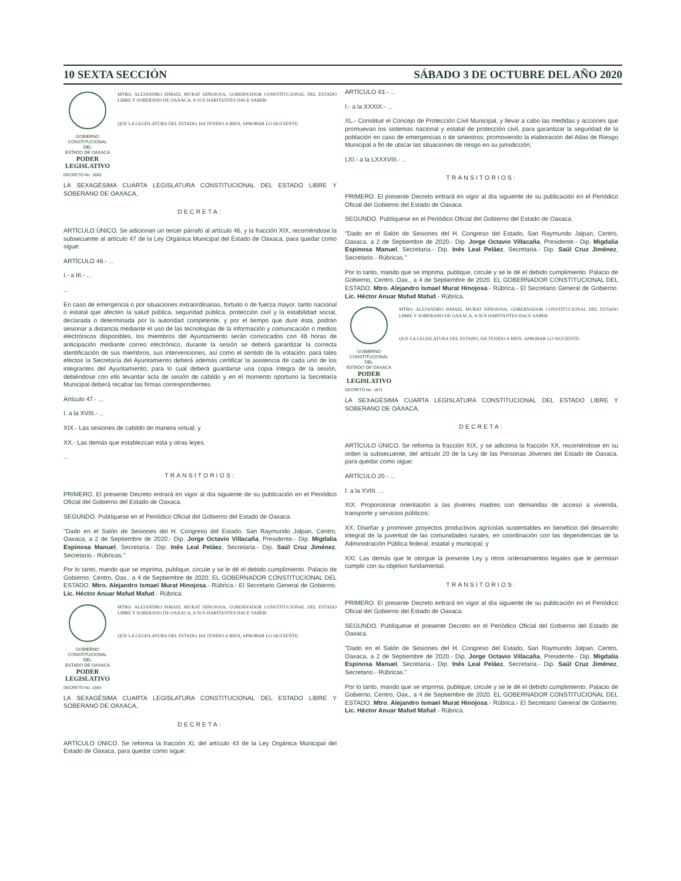10 SEXTA SECCIÓN SÁBADO 3 DE OCTUBRE DEL AÑO 2020
GOBIERNO CONSTITUCIONAL
DEL
ESTADO DE OAXACA
PODER LEGISLATIVO
MTRO. ALEJANDRO ISMAEL MURAT HINOJOSA, GOBERNADOR CONSTITUCIONAL DEL ESTADO LIBRE Y SOBERANO DE OAXACA, A SUS HABITANTES HACE SABER:
QUE LA LEGISLATURA DEL ESTADO, HA TENIDO A BIEN, APROBAR LO SIGUIENTE:
DECRETO No. 1663
LA SEXAGÉSIMA CUARTA LEGISLATURA CONSTITUCIONAL DEL ESTADO LIBRE Y SOBERANO DE OAXACA,
DECRETA:
ARTÍCULO ÚNICO. Se adicionan un tercer párrafo al artículo 46, y la fracción XIX, recorriéndose la subsecuente al artículo 47 de la Ley Orgánica Municipal del Estado de Oaxaca, para quedar como sigue:
ARTÍCULO 46.- ...
I.- a III.- ...
...
En caso de emergencia o por situaciones extraordinarias, fortuito o de fuerza mayor, tanto nacional o estatal que afecten la salud pública, seguridad pública, protección civil y la estabilidad social, declarada o determinada por la autoridad competente, y por el tiempo que dure ésta, podrán sesionar a distancia mediante el uso de las tecnologías de la información y comunicación o medios electrónicos disponibles, los miembros del Ayuntamiento serán convocados con 48 horas de anticipación mediante correo electrónico, durante la sesión se deberá garantizar la correcta identificación de sus miembros, sus intervenciones, así como el sentido de la votación, para tales efectos la Secretaría del Ayuntamiento deberá además certificar la asistencia de cada uno de los integrantes del Ayuntamiento; para lo cual deberá guardarse una copia íntegra de la sesión, debiéndose con ello levantar acta de sesión de cabildo y en el momento oportuno la Secretaría Municipal deberá recabar las firmas correspondientes.
Artículo 47.- ...
I. a la XVIII.- ...
XIX.- Las sesiones de cabildo de manera virtual; y
XX.- Las demás que establezcan esta y otras leyes.
...
TRANSITORIOS:
PRIMERO. El presente Decreto entrará en vigor al día siguiente de su publicación en el Periódico Oficial del Gobierno del Estado de Oaxaca.
SEGUNDO. Publíquese en el Periódico Oficial del Gobierno del Estado de Oaxaca.
"Dado en el Salón de Sesiones del H. Congreso del Estado, San Raymundo Jalpan, Centro, Oaxaca, a 2 de Septiembre de 2020.- Dip. Jorge Octavio Villacaña, Presidente.- Dip. Migdalia Espinosa Manuel, Secretaria.- Dip. Inés Leal Peláez, Secretaria.- Dip. Saúl Cruz Jiménez, Secretario.- Rúbricas."
Por lo tanto, mando que se imprima, publique, circule y se le dé el debido cumplimiento. Palacio de Gobierno, Centro, Oax., a 4 de Septiembre de 2020. EL GOBERNADOR CONSTITUCIONAL DEL ESTADO. Mtro. Alejandro Ismael Murat Hinojosa.- Rúbrica.- El Secretario General de Gobierno. Lic. Héctor Anuar Mafud Mafud.- Rúbrica.
GOBIERNO CONSTITUCIONAL
DEL
ESTADO DE OAXACA
PODER LEGISLATIVO
MTRO. ALEJANDRO ISMAEL MURAT HINOJOSA, GOBERNADOR CONSTITUCIONAL DEL ESTADO LIBRE Y SOBERANO DE OAXACA, A SUS HABITANTES HACE SABER:
QUE LA LEGISLATURA DEL ESTADO, HA TENIDO A BIEN, APROBAR LO SIGUIENTE:
DECRETO No. 1664
LA SEXAGÉSIMA CUARTA LEGISLATURA CONSTITUCIONAL DEL ESTADO LIBRE Y SOBERANO DE OAXACA,
DECRETA:
ARTÍCULO ÚNICO. Se reforma la fracción XL del artículo 43 de la Ley Orgánica Municipal del Estado de Oaxaca, para quedar como sigue:
ARTÍCULO 43.- ...
I.- a la XXXIX.- ...
XL.- Constituir el Concejo de Protección Civil Municipal, y llevar a cabo las medidas y acciones que promuevan los sistemas nacional y estatal de protección civil, para garantizar la seguridad de la población en caso de emergencias o de siniestros; promoviendo la elaboración del Atlas de Riesgo Municipal a fin de ubicar las situaciones de riesgo en su jurisdicción;
LXI.- a la LXXXVIII.- ...
TRANSITORIOS:
PRIMERO. El presente Decreto entrará en vigor al día siguiente de su publicación en el Periódico Oficial del Gobierno del Estado de Oaxaca.
SEGUNDO. Publíquese en el Periódico Oficial del Gobierno del Estado de Oaxaca.
"Dado en el Salón de Sesiones del H. Congreso del Estado, San Raymundo Jalpan, Centro, Oaxaca, a 2 de Septiembre de 2020.- Dip. Jorge Octavio Villacaña, Presidente.- Dip. Migdalia Espinosa Manuel, Secretaria.- Dip. Inés Leal Peláez, Secretaria.- Dip. Saúl Cruz Jiménez, Secretario.- Rúbricas."
Por lo tanto, mando que se imprima, publique, circule y se le dé el debido cumplimiento. Palacio de Gobierno, Centro, Oax., a 4 de Septiembre de 2020. EL GOBERNADOR CONSTITUCIONAL DEL ESTADO. Mtro. Alejandro Ismael Murat Hinojosa.- Rúbrica.- El Secretario General de Gobierno. Lic. Héctor Anuar Mafud Mafud.- Rúbrica.
GOBIERNO CONSTITUCIONAL
DEL
ESTADO DE OAXACA
PODER LEGISLATIVO
MTRO. ALEJANDRO ISMAEL MURAT HINOJOSA, GOBERNADOR CONSTITUCIONAL DEL ESTADO LIBRE Y SOBERANO DE OAXACA, A SUS HABITANTES HACE SABER:
QUE LA LEGISLATURA DEL ESTADO, HA TENIDO A BIEN, APROBAR LO SIGUIENTE:
DECRETO No. 1671
LA SEXAGÉSIMA CUARTA LEGISLATURA CONSTITUCIONAL DEL ESTADO LIBRE Y SOBERANO DE OAXACA,
DECRETA:
ARTÍCULO ÚNICO. Se reforma la fracción XIX; y se adiciona la fracción XX, recorriéndose en su orden la subsecuente, del artículo 20 de la Ley de las Personas Jóvenes del Estado de Oaxaca, para quedar como sigue:
ARTÍCULO 20.- ...
I. a la XVIII. ...
XIX. Proporcionar orientación a las jóvenes madres con demandas de acceso a vivienda, transporte y servicios públicos;
XX. Diseñar y promover proyectos productivos agrícolas sustentables en beneficio del desarrollo integral de la juventud de las comunidades rurales, en coordinación con las dependencias de la Administración Pública federal, estatal y municipal; y
XXI. Las demás que le otorgue la presente Ley y otros ordenamientos legales que le permitan cumplir con su objetivo fundamental.
TRANSITORIOS:
PRIMERO. El presente Decreto entrará en vigor al día siguiente de su publicación en el Periódico Oficial del Gobierno del Estado de Oaxaca.
SEGUNDO. Publíquese el presente Decreto en el Periódico Oficial del Gobierno del Estado de Oaxaca.
"Dado en el Salón de Sesiones del H. Congreso del Estado, San Raymundo Jalpan, Centro, Oaxaca, a 2 de Septiembre de 2020.- Dip. Jorge Octavio Villacaña, Presidente.- Dip. Migdalia Espinosa Manuel, Secretaria.- Dip. Inés Leal Peláez, Secretaria.- Dip. Saúl Cruz Jiménez, Secretario.- Rúbricas."
Por lo tanto, mando que se imprima, publique, circule y se le dé el debido cumplimiento. Palacio de Gobierno, Centro, Oax., a 4 de Septiembre de 2020. EL GOBERNADOR CONSTITUCIONAL DEL ESTADO. Mtro. Alejandro Ismael Murat Hinojosa.- Rúbrica.- El Secretario General de Gobierno. Lic. Héctor Anuar Mafud Mafud.- Rúbrica.